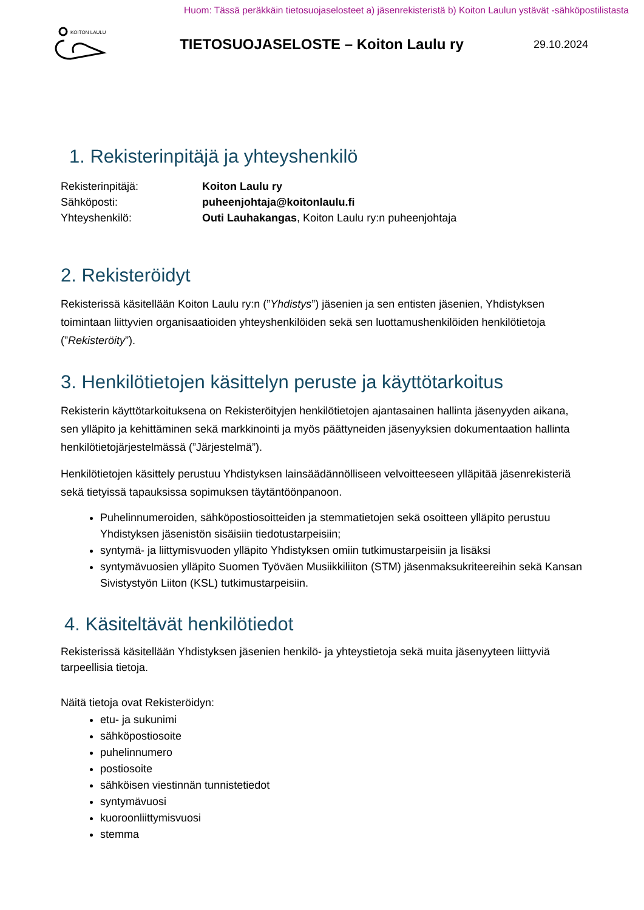Huom: Tässä peräkkäin tietosuojaselosteet a) jäsenrekisteristä b) Koiton Laulun ystävät -sähköpostilistasta
KOITON LAULU
TIETOSUOJASELOSTE – Koiton Laulu ry
29.10.2024
1. Rekisterinpitäjä ja yhteyshenkilö
Rekisterinpitäjä:
Koiton Laulu ry
Sähköposti:
puheenjohtaja@koitonlaulu.fi
Yhteyshenkilö:
Outi Lauhakangas, Koiton Laulu ry:n puheenjohtaja
2. Rekisteröidyt
Rekisterissä käsitellään Koiton Laulu ry:n (”Yhdistys”) jäsenien ja sen entisten jäsenien, Yhdistyksen toimintaan liittyvien organisaatioiden yhteyshenkilöiden sekä sen luottamushenkilöiden henkilötietoja (”Rekisteröity”).
3. Henkilötietojen käsittelyn peruste ja käyttötarkoitus
Rekisterin käyttötarkoituksena on Rekisteröityjen henkilötietojen ajantasainen hallinta jäsenyyden aikana, sen ylläpito ja kehittäminen sekä markkinointi ja myös päättyneiden jäsenyyksien dokumentaation hallinta henkilötietojärjestelmässä (”Järjestelmä”).
Henkilötietojen käsittely perustuu Yhdistyksen lainsäädännölliseen velvoitteeseen ylläpitää jäsenrekisteriä sekä tietyissä tapauksissa sopimuksen täytäntöönpanoon.
Puhelinnumeroiden, sähköpostiosoitteiden ja stemmatietojen sekä osoitteen ylläpito perustuu Yhdistyksen jäsenistön sisäisiin tiedotustarpeisiin;
syntymä- ja liittymisvuoden ylläpito Yhdistyksen omiin tutkimustarpeisiin ja lisäksi
syntymävuosien ylläpito Suomen Työväen Musiikkiliiton (STM) jäsenmaksukriteereihin sekä Kansan Sivistystyön Liiton (KSL) tutkimustarpeisiin.
4. Käsiteltävät henkilötiedot
Rekisterissä käsitellään Yhdistyksen jäsenien henkilö- ja yhteystietoja sekä muita jäsenyyteen liittyviä tarpeellisia tietoja.
Näitä tietoja ovat Rekisteröidyn:
etu- ja sukunimi
sähköpostiosoite
puhelinnumero
postiosoite
sähköisen viestinnän tunnistetiedot
syntymävuosi
kuoroonliittymisvuosi
stemma